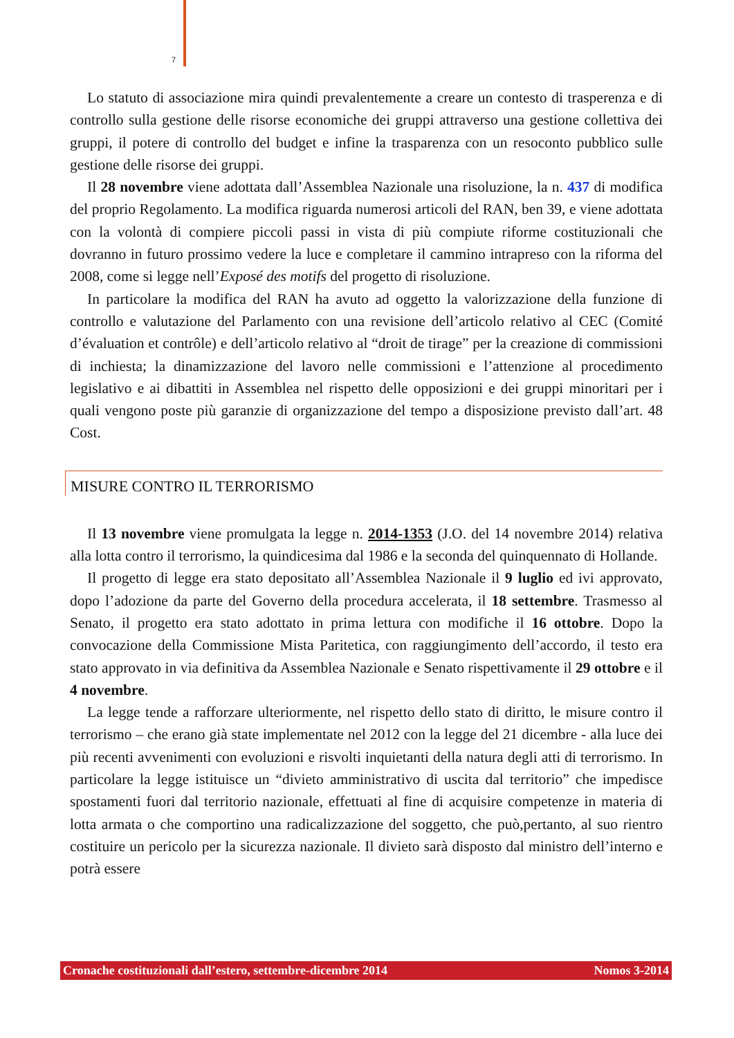7
Lo statuto di associazione mira quindi prevalentemente a creare un contesto di trasperenza e di controllo sulla gestione delle risorse economiche dei gruppi attraverso una gestione collettiva dei gruppi, il potere di controllo del budget e infine la trasparenza con un resoconto pubblico sulle gestione delle risorse dei gruppi.
Il 28 novembre viene adottata dall’Assemblea Nazionale una risoluzione, la n. 437 di modifica del proprio Regolamento. La modifica riguarda numerosi articoli del RAN, ben 39, e viene adottata con la volontà di compiere piccoli passi in vista di più compiute riforme costituzionali che dovranno in futuro prossimo vedere la luce e completare il cammino intrapreso con la riforma del 2008, come si legge nell’Exposé des motifs del progetto di risoluzione.
In particolare la modifica del RAN ha avuto ad oggetto la valorizzazione della funzione di controllo e valutazione del Parlamento con una revisione dell’articolo relativo al CEC (Comité d’évaluation et contrôle) e dell’articolo relativo al “droit de tirage” per la creazione di commissioni di inchiesta; la dinamizzazione del lavoro nelle commissioni e l’attenzione al procedimento legislativo e ai dibattiti in Assemblea nel rispetto delle opposizioni e dei gruppi minoritari per i quali vengono poste più garanzie di organizzazione del tempo a disposizione previsto dall’art. 48 Cost.
MISURE CONTRO IL TERRORISMO
Il 13 novembre viene promulgata la legge n. 2014-1353 (J.O. del 14 novembre 2014) relativa alla lotta contro il terrorismo, la quindicesima dal 1986 e la seconda del quinquennato di Hollande.
Il progetto di legge era stato depositato all’Assemblea Nazionale il 9 luglio ed ivi approvato, dopo l’adozione da parte del Governo della procedura accelerata, il 18 settembre. Trasmesso al Senato, il progetto era stato adottato in prima lettura con modifiche il 16 ottobre. Dopo la convocazione della Commissione Mista Paritetica, con raggiungimento dell’accordo, il testo era stato approvato in via definitiva da Assemblea Nazionale e Senato rispettivamente il 29 ottobre e il 4 novembre.
La legge tende a rafforzare ulteriormente, nel rispetto dello stato di diritto, le misure contro il terrorismo – che erano già state implementate nel 2012 con la legge del 21 dicembre - alla luce dei più recenti avvenimenti con evoluzioni e risvolti inquietanti della natura degli atti di terrorismo. In particolare la legge istituisce un “divieto amministrativo di uscita dal territorio” che impedisce spostamenti fuori dal territorio nazionale, effettuati al fine di acquisire competenze in materia di lotta armata o che comportino una radicalizzazione del soggetto, che può,pertanto, al suo rientro costituire un pericolo per la sicurezza nazionale. Il divieto sarà disposto dal ministro dell’interno e potrà essere
Cronache costituzionali dall’estero, settembre-dicembre 2014 Nomos 3-2014